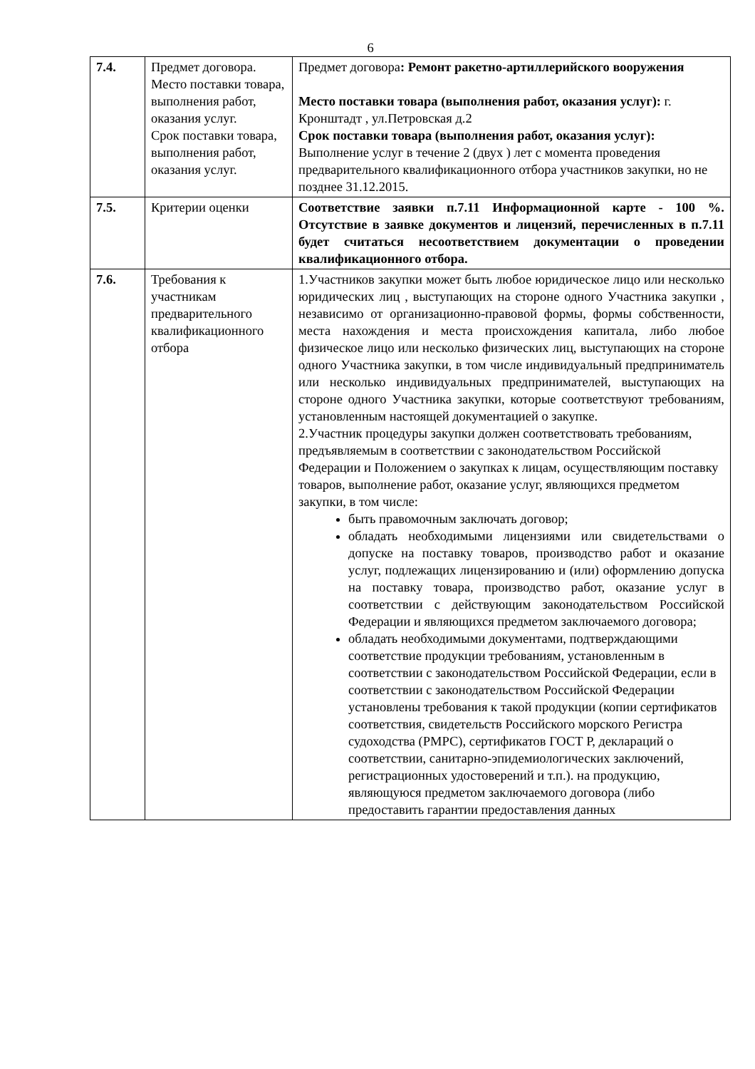6
| 7.4. | Предмет договора. Место поставки товара, выполнения работ, оказания услуг. Срок поставки товара, выполнения работ, оказания услуг. | Предмет договора : Ремонт ракетно-артиллерийского вооружения Место поставки товара (выполнения работ, оказания услуг): г. Кронштадт , ул.Петровская д.2 Срок поставки товара (выполнения работ, оказания услуг): Выполнение услуг в течение 2 (двух ) лет с момента проведения предварительного квалификационного отбора участников закупки, но не позднее 31.12.2015. |
| 7.5. | Критерии оценки | Соответствие заявки п.7.11 Информационной карте - 100 %. Отсутствие в заявке документов и лицензий, перечисленных в п.7.11 будет считаться несоответствием документации о проведении квалификационного отбора. |
| 7.6. | Требования к участникам предварительного квалификационного отбора | 1.Участников закупки может быть любое юридическое лицо или несколько юридических лиц , выступающих на стороне одного Участника закупки , независимо от организационно-правовой формы, формы собственности, места нахождения и места происхождения капитала, либо любое физическое лицо или несколько физических лиц, выступающих на стороне одного Участника закупки, в том числе индивидуальный предприниматель или несколько индивидуальных предпринимателей, выступающих на стороне одного Участника закупки, которые соответствуют требованиям, установленным настоящей документацией о закупке. 2.Участник процедуры закупки должен соответствовать требованиям, предъявляемым в соответствии с законодательством Российской Федерации и Положением о закупках к лицам, осуществляющим поставку товаров, выполнение работ, оказание услуг, являющихся предметом закупки, в том числе: быть правомочным заключать договор; обладать необходимыми лицензиями или свидетельствами о допуске на поставку товаров, производство работ и оказание услуг, подлежащих лицензированию и (или) оформлению допуска на поставку товара, производство работ, оказание услуг в соответствии с действующим законодательством Российской Федерации и являющихся предметом заключаемого договора; обладать необходимыми документами, подтверждающими соответствие продукции требованиям, установленным в соответствии с законодательством Российской Федерации, если в соответствии с законодательством Российской Федерации установлены требования к такой продукции (копии сертификатов соответствия, свидетельств Российского морского Регистра судоходства (РМРС), сертификатов ГОСТ Р, деклараций о соответствии, санитарно-эпидемиологических заключений, регистрационных удостоверений и т.п.). на продукцию, являющуюся предметом заключаемого договора (либо предоставить гарантии предоставления данных |